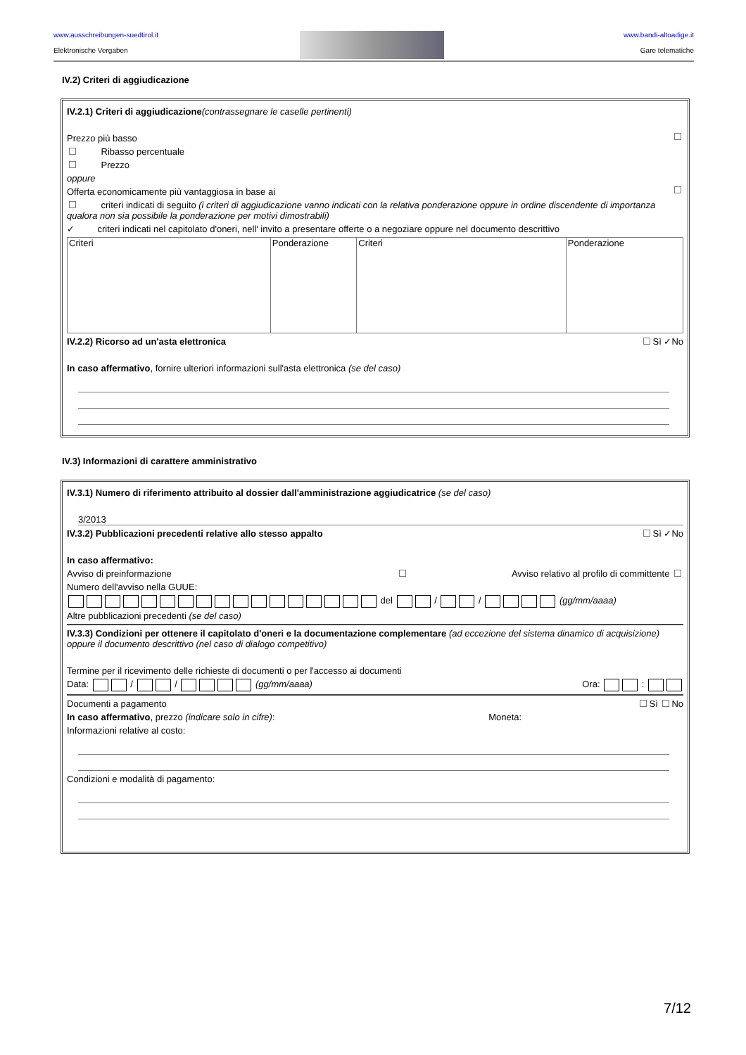www.ausschreibungen-suedtirol.it
Elektronische Vergaben
www.bandi-altoadige.it
Gare telematiche
IV.2) Criteri di aggiudicazione
IV.2.1) Criteri di aggiudicazione(contrassegnare le caselle pertinenti)
Prezzo più basso
Ribasso percentuale
Prezzo
oppure
Offerta economicamente più vantaggiosa in base ai
criteri indicati di seguito (i criteri di aggiudicazione vanno indicati con la relativa ponderazione oppure in ordine discendente di importanza qualora non sia possibile la ponderazione per motivi dimostrabili)
✓ criteri indicati nel capitolato d'oneri, nell' invito a presentare offerte o a negoziare oppure nel documento descrittivo
| Criteri | Ponderazione | Criteri | Ponderazione |
IV.2.2) Ricorso ad un'asta elettronica Sì ✓No
In caso affermativo, fornire ulteriori informazioni sull'asta elettronica (se del caso)
IV.3) Informazioni di carattere amministrativo
IV.3.1) Numero di riferimento attribuito al dossier dall'amministrazione aggiudicatrice (se del caso)
3/2013
IV.3.2) Pubblicazioni precedenti relative allo stesso appalto Sì ✓No
In caso affermativo:
Avviso di preinformazione Avviso relativo al profilo di committente
Numero dell'avviso nella GUUE:
del / / (gg/mm/aaaa)
Altre pubblicazioni precedenti (se del caso)
IV.3.3) Condizioni per ottenere il capitolato d'oneri e la documentazione complementare (ad eccezione del sistema dinamico di acquisizione) oppure il documento descrittivo (nel caso di dialogo competitivo)
Termine per il ricevimento delle richieste di documenti o per l'accesso ai documenti
Data: / / (gg/mm/aaaa) Ora: :
Documenti a pagamento Sì No
In caso affermativo, prezzo (indicare solo in cifre): Moneta:
Informazioni relative al costo:
Condizioni e modalità di pagamento:
7/12